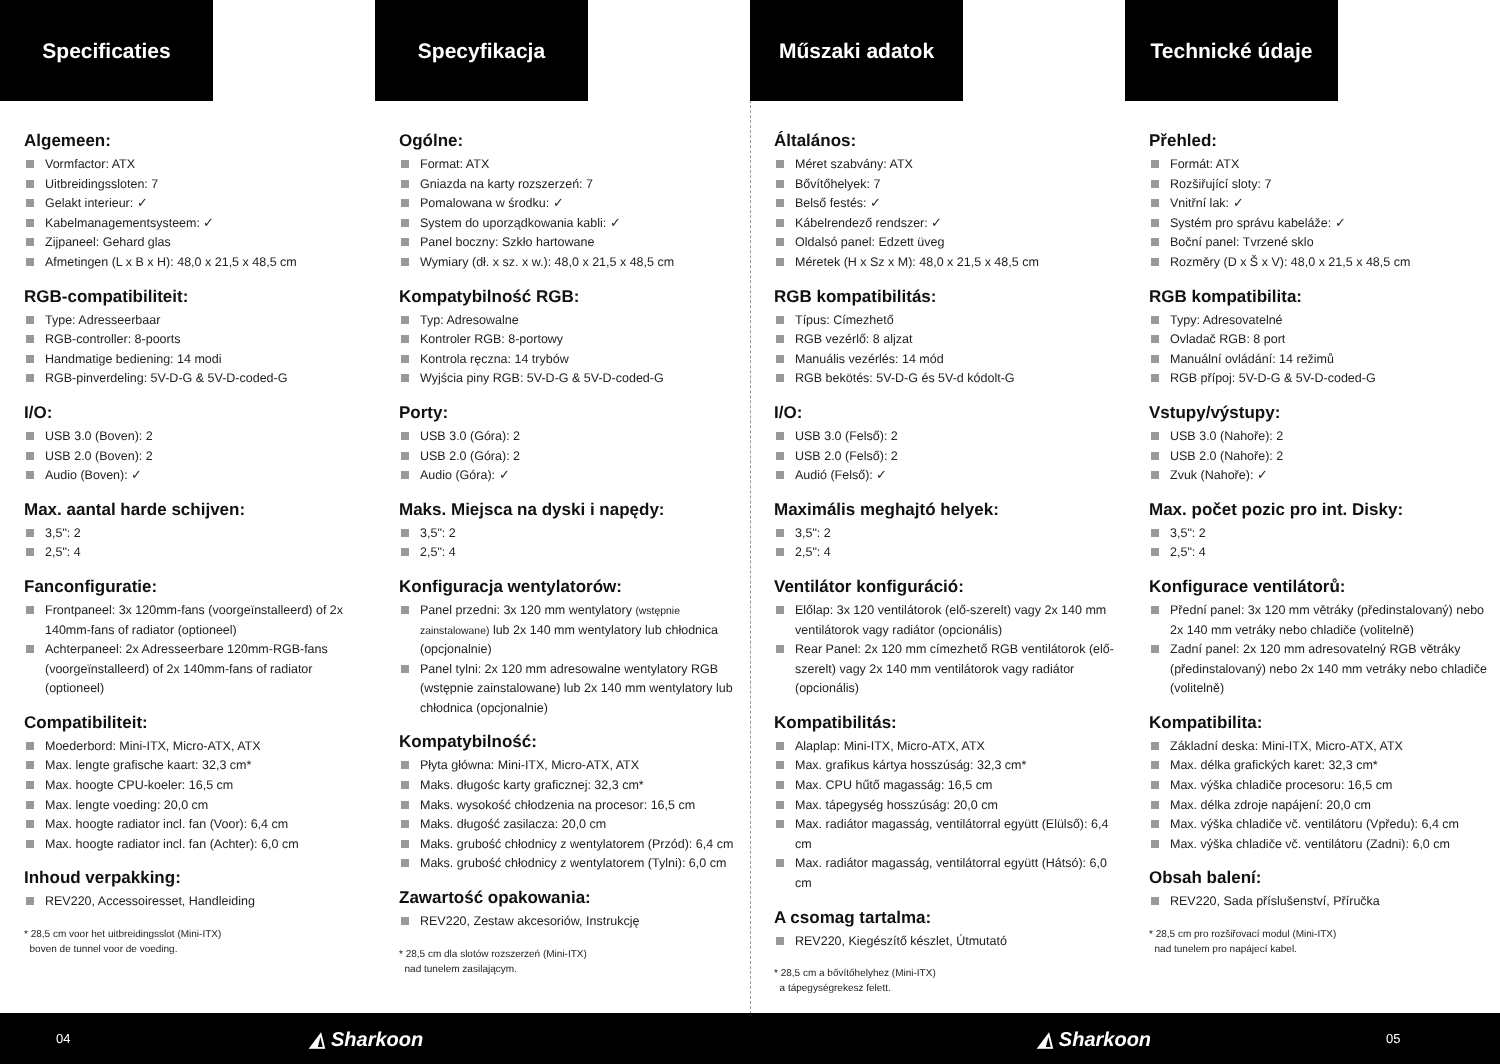Specificaties
Algemeen:
Vormfactor: ATX
Uitbreidingssloten: 7
Gelakt interieur: ✓
Kabelmanagementsysteem: ✓
Zijpaneel: Gehard glas
Afmetingen (L x B x H): 48,0 x 21,5 x 48,5 cm
RGB-compatibiliteit:
Type: Adresseerbaar
RGB-controller: 8-poorts
Handmatige bediening: 14 modi
RGB-pinverdeling: 5V-D-G & 5V-D-coded-G
I/O:
USB 3.0 (Boven): 2
USB 2.0 (Boven): 2
Audio (Boven): ✓
Max. aantal harde schijven:
3,5": 2
2,5": 4
Fanconfiguratie:
Frontpaneel: 3x 120mm-fans (voorgeïnstalleerd) of 2x 140mm-fans of radiator (optioneel)
Achterpaneel: 2x Adresseerbare 120mm-RGB-fans (voorgeïnstalleerd) of 2x 140mm-fans of radiator (optioneel)
Compatibiliteit:
Moederbord: Mini-ITX, Micro-ATX, ATX
Max. lengte grafische kaart: 32,3 cm*
Max. hoogte CPU-koeler: 16,5 cm
Max. lengte voeding: 20,0 cm
Max. hoogte radiator incl. fan (Voor): 6,4 cm
Max. hoogte radiator incl. fan (Achter): 6,0 cm
Inhoud verpakking:
REV220, Accessoiresset, Handleiding
* 28,5 cm voor het uitbreidingsslot (Mini-ITX)
boven de tunnel voor de voeding.
Specyfikacja
Ogólne:
Format: ATX
Gniazda na karty rozszerzeń: 7
Pomalowana w środku: ✓
System do uporządkowania kabli: ✓
Panel boczny: Szkło hartowane
Wymiary (dł. x sz. x w.): 48,0 x 21,5 x 48,5 cm
Kompatybilność RGB:
Typ: Adresowalne
Kontroler RGB: 8-portowy
Kontrola ręczna: 14 trybów
Wyjścia piny RGB: 5V-D-G & 5V-D-coded-G
Porty:
USB 3.0 (Góra): 2
USB 2.0 (Góra): 2
Audio (Góra): ✓
Maks. Miejsca na dyski i napędy:
3,5": 2
2,5": 4
Konfiguracja wentylatorów:
Panel przedni: 3x 120 mm wentylatory (wstępnie zainstalowane) lub 2x 140 mm wentylatory lub chłodnica (opcjonalnie)
Panel tylni: 2x 120 mm adresowalne wentylatory RGB (wstępnie zainstalowane) lub 2x 140 mm wentylatory lub chłodnica (opcjonalnie)
Kompatybilność:
Płyta główna: Mini-ITX, Micro-ATX, ATX
Maks. długośc karty graficznej: 32,3 cm*
Maks. wysokość chłodzenia na procesor: 16,5 cm
Maks. długość zasilacza: 20,0 cm
Maks. grubość chłodnicy z wentylatorem (Przód): 6,4 cm
Maks. grubość chłodnicy z wentylatorem (Tylni): 6,0 cm
Zawartość opakowania:
REV220, Zestaw akcesoriów, Instrukcję
* 28,5 cm dla slotów rozszerzeń (Mini-ITX)
nad tunelem zasilającym.
Műszaki adatok
Általános:
Méret szabvány: ATX
Bővítőhelyek: 7
Belső festés: ✓
Kábelrendező rendszer: ✓
Oldalsó panel: Edzett üveg
Méretek (H x Sz x M): 48,0 x 21,5 x 48,5 cm
RGB kompatibilitás:
Típus: Címezhető
RGB vezérlő: 8 aljzat
Manuális vezérlés: 14 mód
RGB bekötés: 5V-D-G és 5V-d kódolt-G
I/O:
USB 3.0 (Felső): 2
USB 2.0 (Felső): 2
Audió (Felső): ✓
Maximális meghajtó helyek:
3,5": 2
2,5": 4
Ventilátor konfiguráció:
Előlap: 3x 120 ventilátorok (elő-szerelt) vagy 2x 140 mm ventilátorok vagy radiátor (opcionális)
Rear Panel: 2x 120 mm címezhető RGB ventilátorok (elő-szerelt) vagy 2x 140 mm ventilátorok vagy radiátor (opcionális)
Kompatibilitás:
Alaplap: Mini-ITX, Micro-ATX, ATX
Max. grafikus kártya hosszúság: 32,3 cm*
Max. CPU hűtő magasság: 16,5 cm
Max. tápegység hosszúság: 20,0 cm
Max. radiátor magasság, ventilátorral együtt (Elülső): 6,4 cm
Max. radiátor magasság, ventilátorral együtt (Hátsó): 6,0 cm
A csomag tartalma:
REV220, Kiegészítő készlet, Útmutató
* 28,5 cm a bővítőhelyhez (Mini-ITX)
a tápegységrekesz felett.
Technické údaje
Přehled:
Formát: ATX
Rozšiřující sloty: 7
Vnitřní lak: ✓
Systém pro správu kabeláže: ✓
Boční panel: Tvrzené sklo
Rozměry (D x Š x V): 48,0 x 21,5 x 48,5 cm
RGB kompatibilita:
Typy: Adresovatelné
Ovladač RGB: 8 port
Manuální ovládání: 14 režimů
RGB přípoj: 5V-D-G & 5V-D-coded-G
Vstupy/výstupy:
USB 3.0 (Nahoře): 2
USB 2.0 (Nahoře): 2
Zvuk (Nahoře): ✓
Max. počet pozic pro int. Disky:
3,5": 2
2,5": 4
Konfigurace ventilátorů:
Přední panel: 3x 120 mm větráky (předinstalovaný) nebo 2x 140 mm vetráky nebo chladiče (volitelně)
Zadní panel: 2x 120 mm adresovatelný RGB větráky (předinstalovaný) nebo 2x 140 mm vetráky nebo chladiče (volitelně)
Kompatibilita:
Základní deska: Mini-ITX, Micro-ATX, ATX
Max. délka grafických karet: 32,3 cm*
Max. výška chladiče procesoru: 16,5 cm
Max. délka zdroje napájení: 20,0 cm
Max. výška chladiče vč. ventilátoru (Vpředu): 6,4 cm
Max. výška chladiče vč. ventilátoru (Zadni): 6,0 cm
Obsah balení:
REV220, Sada příslušenství, Příručka
* 28,5 cm pro rozšiřovací modul (Mini-ITX)
nad tunelem pro napájecí kabel.
04 ◭ Sharkoon ◭ Sharkoon 05